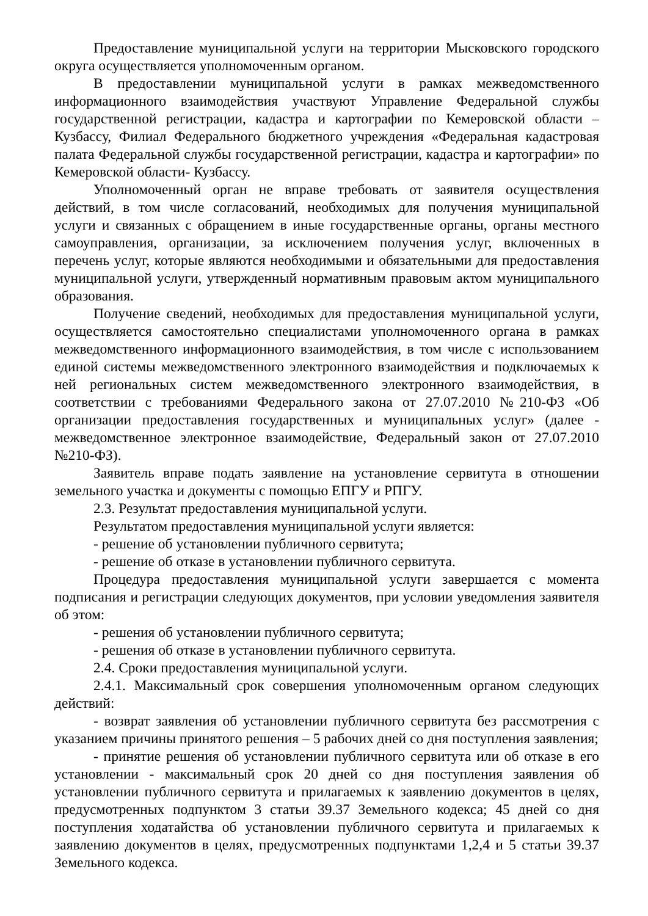Предоставление муниципальной услуги на территории Мысковского городского округа осуществляется уполномоченным органом.
В предоставлении муниципальной услуги в рамках межведомственного информационного взаимодействия участвуют Управление Федеральной службы государственной регистрации, кадастра и картографии по Кемеровской области – Кузбассу, Филиал Федерального бюджетного учреждения «Федеральная кадастровая палата Федеральной службы государственной регистрации, кадастра и картографии» по Кемеровской области- Кузбассу.
Уполномоченный орган не вправе требовать от заявителя осуществления действий, в том числе согласований, необходимых для получения муниципальной услуги и связанных с обращением в иные государственные органы, органы местного самоуправления, организации, за исключением получения услуг, включенных в перечень услуг, которые являются необходимыми и обязательными для предоставления муниципальной услуги, утвержденный нормативным правовым актом муниципального образования.
Получение сведений, необходимых для предоставления муниципальной услуги, осуществляется самостоятельно специалистами уполномоченного органа в рамках межведомственного информационного взаимодействия, в том числе с использованием единой системы межведомственного электронного взаимодействия и подключаемых к ней региональных систем межведомственного электронного взаимодействия, в соответствии с требованиями Федерального закона от 27.07.2010 №210-ФЗ «Об организации предоставления государственных и муниципальных услуг» (далее - межведомственное электронное взаимодействие, Федеральный закон от 27.07.2010 №210-ФЗ).
Заявитель вправе подать заявление на установление сервитута в отношении земельного участка и документы с помощью ЕПГУ и РПГУ.
2.3. Результат предоставления муниципальной услуги.
Результатом предоставления муниципальной услуги является:
- решение об установлении публичного сервитута;
- решение об отказе в установлении публичного сервитута.
Процедура предоставления муниципальной услуги завершается с момента подписания и регистрации следующих документов, при условии уведомления заявителя об этом:
- решения об установлении публичного сервитута;
- решения об отказе в установлении публичного сервитута.
2.4. Сроки предоставления муниципальной услуги.
2.4.1. Максимальный срок совершения уполномоченным органом следующих действий:
- возврат заявления об установлении публичного сервитута без рассмотрения с указанием причины принятого решения – 5 рабочих дней со дня поступления заявления;
- принятие решения об установлении публичного сервитута или об отказе в его установлении - максимальный срок 20 дней со дня поступления заявления об установлении публичного сервитута и прилагаемых к заявлению документов в целях, предусмотренных подпунктом 3 статьи 39.37 Земельного кодекса; 45 дней со дня поступления ходатайства об установлении публичного сервитута и прилагаемых к заявлению документов в целях, предусмотренных подпунктами 1,2,4 и 5 статьи 39.37 Земельного кодекса.